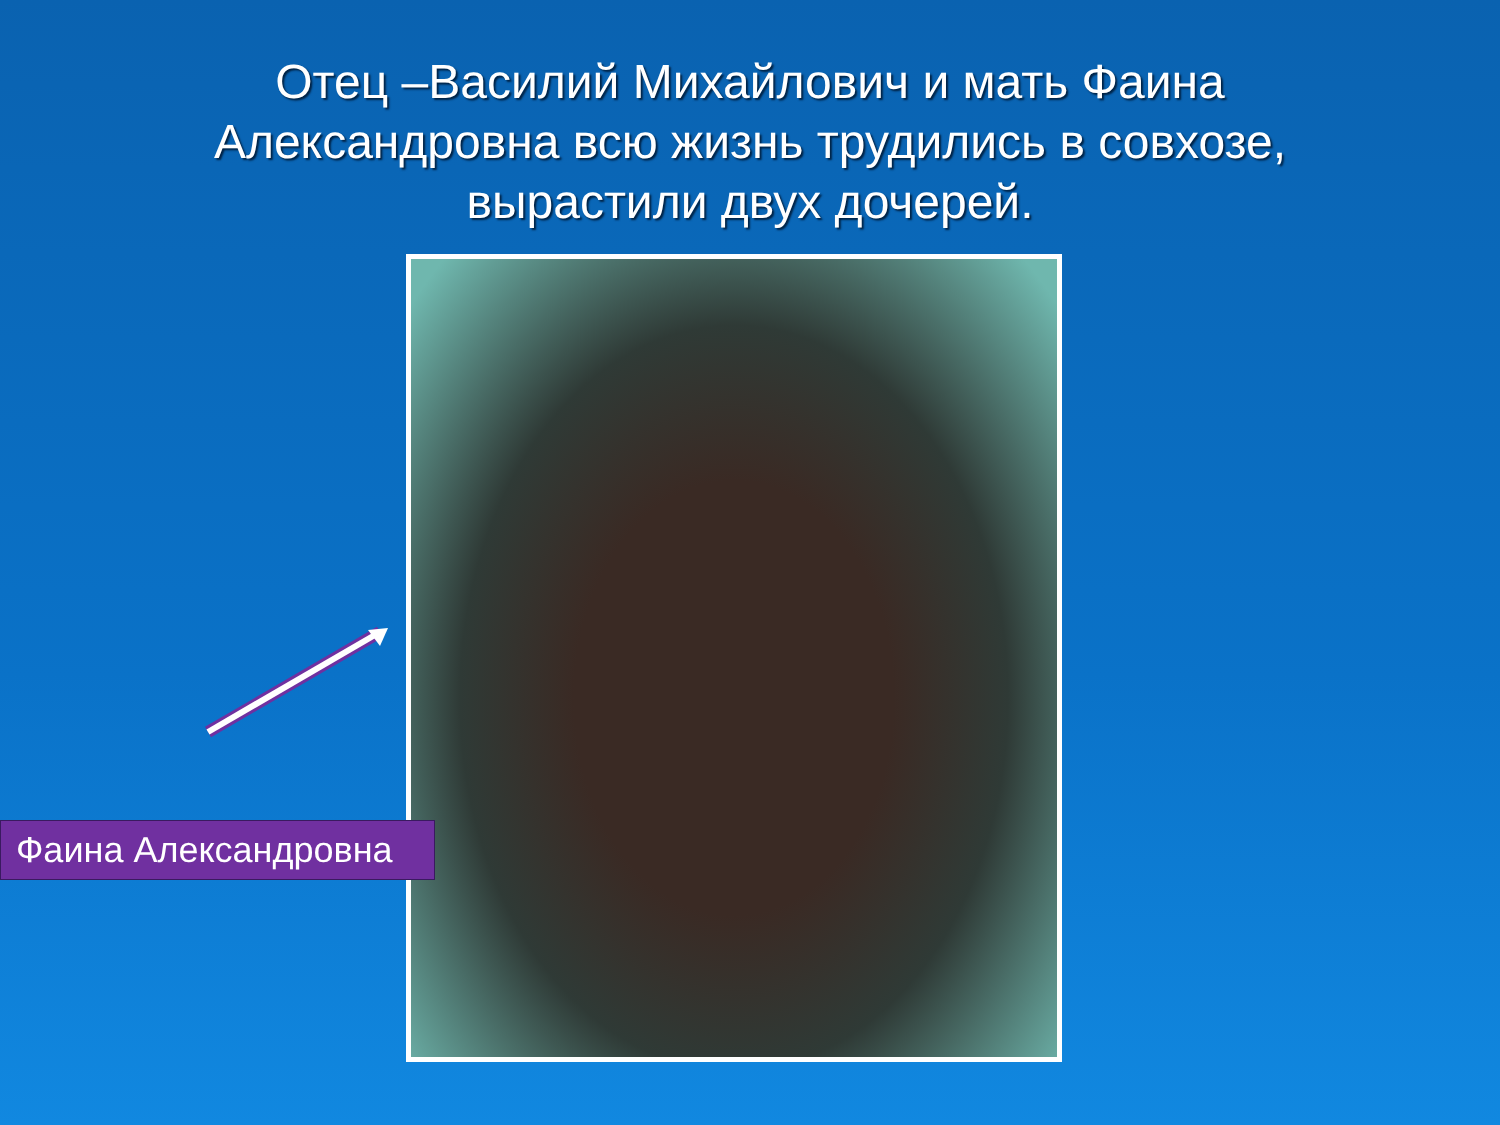Отец –Василий Михайлович и мать Фаина Александровна всю жизнь трудились в совхозе, вырастили двух дочерей.
Фаина Александровна